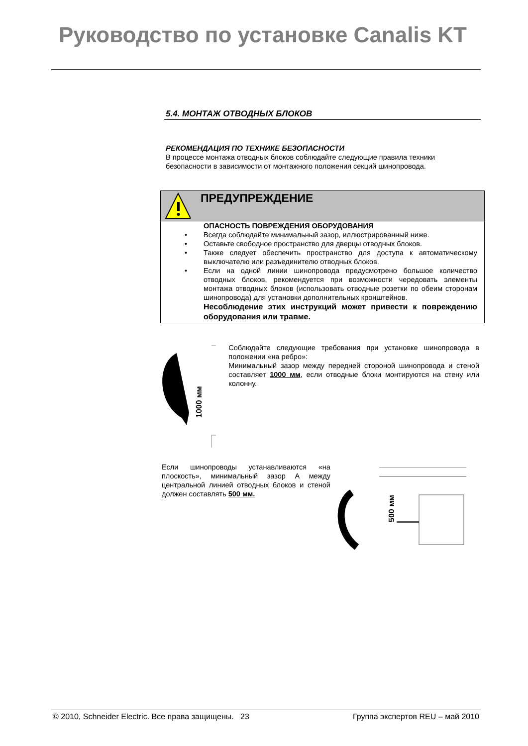Руководство по установке Canalis KT
5.4. МОНТАЖ ОТВОДНЫХ БЛОКОВ
РЕКОМЕНДАЦИЯ ПО ТЕХНИКЕ БЕЗОПАСНОСТИ
В процессе монтажа отводных блоков соблюдайте следующие правила техники безопасности в зависимости от монтажного положения секций шинопровода.
ПРЕДУПРЕЖДЕНИЕ
ОПАСНОСТЬ ПОВРЕЖДЕНИЯ ОБОРУДОВАНИЯ
• Всегда соблюдайте минимальный зазор, иллюстрированный ниже.
• Оставьте свободное пространство для дверцы отводных блоков.
• Также следует обеспечить пространство для доступа к автоматическому выключателю или разъединителю отводных блоков.
• Если на одной линии шинопровода предусмотрено большое количество отводных блоков, рекомендуется при возможности чередовать элементы монтажа отводных блоков (использовать отводные розетки по обеим сторонам шинопровода) для установки дополнительных кронштейнов.
Несоблюдение этих инструкций может привести к повреждению оборудования или травме.
1000 мм
Соблюдайте следующие требования при установке шинопровода в положении «на ребро»:
Минимальный зазор между передней стороной шинопровода и стеной составляет 1000 мм, если отводные блоки монтируются на стену или колонну.
Если шинопроводы устанавливаются «на плоскость», минимальный зазор А между центральной линией отводных блоков и стеной должен составлять 500 мм.
500 мм
© 2010, Schneider Electric. Все права защищены. 23 Группа экспертов REU – май 2010